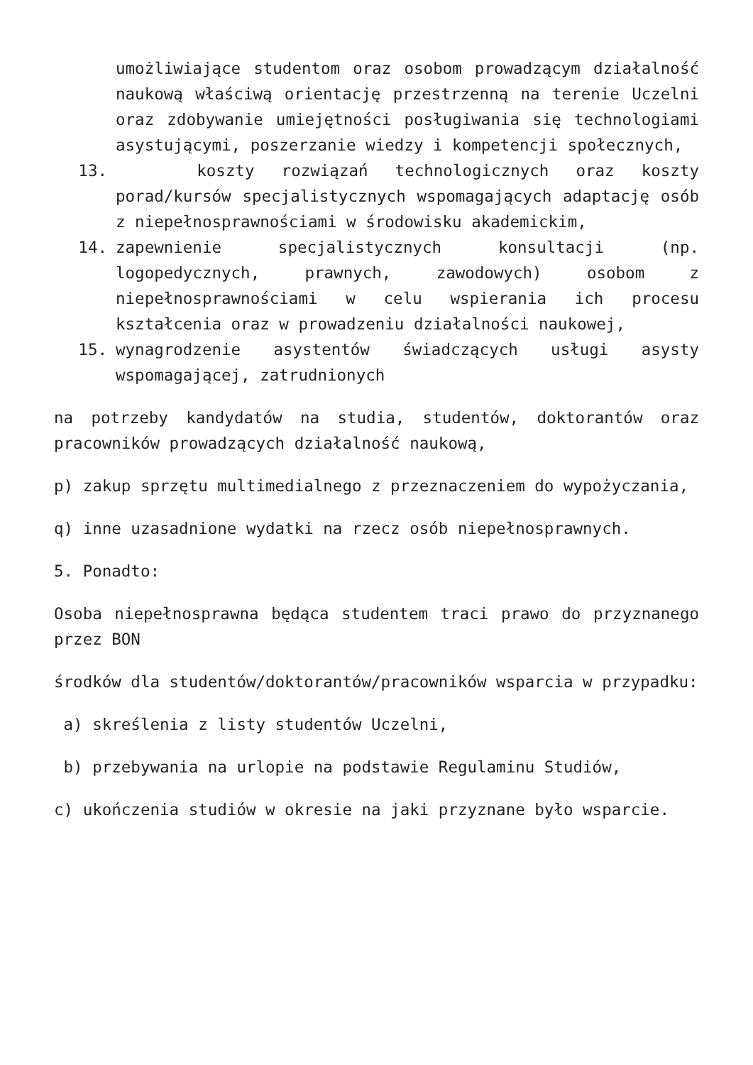umożliwiające studentom oraz osobom prowadzącym działalność naukową właściwą orientację przestrzenną na terenie Uczelni oraz zdobywanie umiejętności posługiwania się technologiami asystującymi, poszerzanie wiedzy i kompetencji społecznych,
13. koszty rozwiązań technologicznych oraz koszty porad/kursów specjalistycznych wspomagających adaptację osób z niepełnosprawnościami w środowisku akademickim,
14. zapewnienie specjalistycznych konsultacji (np. logopedycznych, prawnych, zawodowych) osobom z niepełnosprawnościami w celu wspierania ich procesu kształcenia oraz w prowadzeniu działalności naukowej,
15. wynagrodzenie asystentów świadczących usługi asysty wspomagającej, zatrudnionych
na potrzeby kandydatów na studia, studentów, doktorantów oraz pracowników prowadzących działalność naukową,
p) zakup sprzętu multimedialnego z przeznaczeniem do wypożyczania,
q) inne uzasadnione wydatki na rzecz osób niepełnosprawnych.
5. Ponadto:
Osoba niepełnosprawna będąca studentem traci prawo do przyznanego przez BON
środków dla studentów/doktorantów/pracowników wsparcia w przypadku:
a) skreślenia z listy studentów Uczelni,
b) przebywania na urlopie na podstawie Regulaminu Studiów,
c) ukończenia studiów w okresie na jaki przyznane było wsparcie.